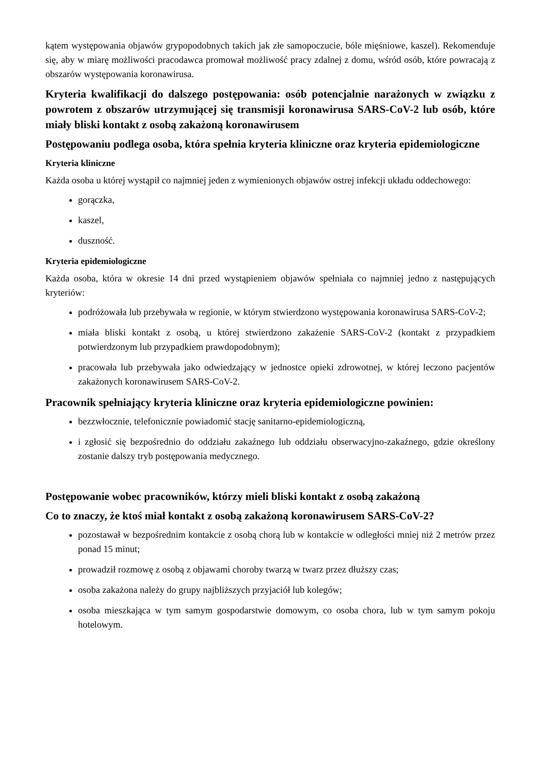kątem występowania objawów grypopodobnych takich jak złe samopoczucie, bóle mięśniowe, kaszel). Rekomenduje się, aby w miarę możliwości pracodawca promował możliwość pracy zdalnej z domu, wśród osób, które powracają z obszarów występowania koronawirusa.
Kryteria kwalifikacji do dalszego postępowania: osób potencjalnie narażonych w związku z powrotem z obszarów utrzymującej się transmisji koronawirusa SARS-CoV-2 lub osób, które miały bliski kontakt z osobą zakażoną koronawirusem
Postępowaniu podlega osoba, która spełnia kryteria kliniczne oraz kryteria epidemiologiczne
Kryteria kliniczne
Każda osoba u której wystąpił co najmniej jeden z wymienionych objawów ostrej infekcji układu oddechowego:
gorączka,
kaszel,
duszność.
Kryteria epidemiologiczne
Każda osoba, która w okresie 14 dni przed wystąpieniem objawów spełniała co najmniej jedno z następujących kryteriów:
podróżowała lub przebywała w regionie, w którym stwierdzono występowania koronawirusa SARS-CoV-2;
miała bliski kontakt z osobą, u której stwierdzono zakażenie SARS-CoV-2 (kontakt z przypadkiem potwierdzonym lub przypadkiem prawdopodobnym);
pracowała lub przebywała jako odwiedzający w jednostce opieki zdrowotnej, w której leczono pacjentów zakażonych koronawirusem SARS-CoV-2.
Pracownik spełniający kryteria kliniczne oraz kryteria epidemiologiczne powinien:
bezzwłocznie, telefonicznie powiadomić stację sanitarno-epidemiologiczną,
i zgłosić się bezpośrednio do oddziału zakaźnego lub oddziału obserwacyjno-zakaźnego, gdzie określony zostanie dalszy tryb postępowania medycznego.
Postępowanie wobec pracowników, którzy mieli bliski kontakt z osobą zakażoną
Co to znaczy, że ktoś miał kontakt z osobą zakażoną koronawirusem SARS-CoV-2?
pozostawał w bezpośrednim kontakcie z osobą chorą lub w kontakcie w odległości mniej niż 2 metrów przez ponad 15 minut;
prowadził rozmowę z osobą z objawami choroby twarzą w twarz przez dłuższy czas;
osoba zakażona należy do grupy najbliższych przyjaciół lub kolegów;
osoba mieszkająca w tym samym gospodarstwie domowym, co osoba chora, lub w tym samym pokoju hotelowym.